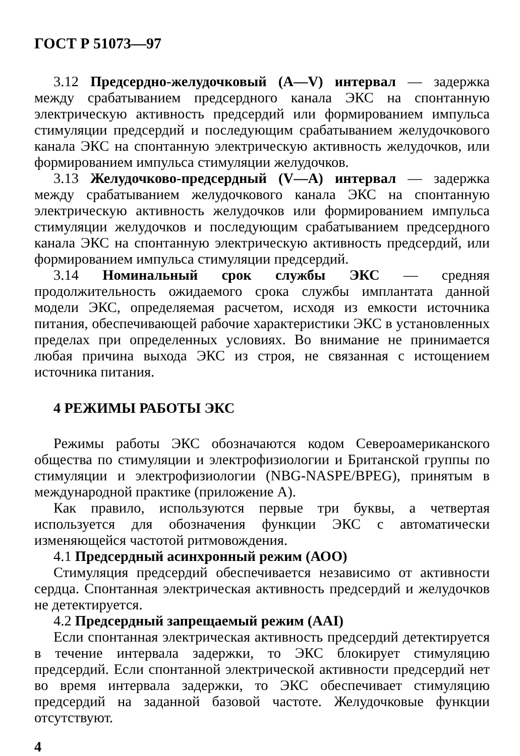ГОСТ Р 51073—97
3.12 Предсердно-желудочковый (A—V) интервал — задержка между срабатыванием предсердного канала ЭКС на спонтанную электрическую активность предсердий или формированием импульса стимуляции предсердий и последующим срабатыванием желудочкового канала ЭКС на спонтанную электрическую активность желудочков, или формированием импульса стимуляции желудочков.
3.13 Желудочково-предсердный (V—A) интервал — задержка между срабатыванием желудочкового канала ЭКС на спонтанную электрическую активность желудочков или формированием импульса стимуляции желудочков и последующим срабатыванием предсердного канала ЭКС на спонтанную электрическую активность предсердий, или формированием импульса стимуляции предсердий.
3.14 Номинальный срок службы ЭКС — средняя продолжительность ожидаемого срока службы имплантата данной модели ЭКС, определяемая расчетом, исходя из емкости источника питания, обеспечивающей рабочие характеристики ЭКС в установленных пределах при определенных условиях. Во внимание не принимается любая причина выхода ЭКС из строя, не связанная с истощением источника питания.
4 РЕЖИМЫ РАБОТЫ ЭКС
Режимы работы ЭКС обозначаются кодом Североамериканского общества по стимуляции и электрофизиологии и Британской группы по стимуляции и электрофизиологии (NBG-NASPE/BPEG), принятым в международной практике (приложение А).
Как правило, используются первые три буквы, а четвертая используется для обозначения функции ЭКС с автоматически изменяющейся частотой ритмовождения.
4.1 Предсердный асинхронный режим (АОО)
Стимуляция предсердий обеспечивается независимо от активности сердца. Спонтанная электрическая активность предсердий и желудочков не детектируется.
4.2 Предсердный запрещаемый режим (AAI)
Если спонтанная электрическая активность предсердий детектируется в течение интервала задержки, то ЭКС блокирует стимуляцию предсердий. Если спонтанной электрической активности предсердий нет во время интервала задержки, то ЭКС обеспечивает стимуляцию предсердий на заданной базовой частоте. Желудочковые функции отсутствуют.
4